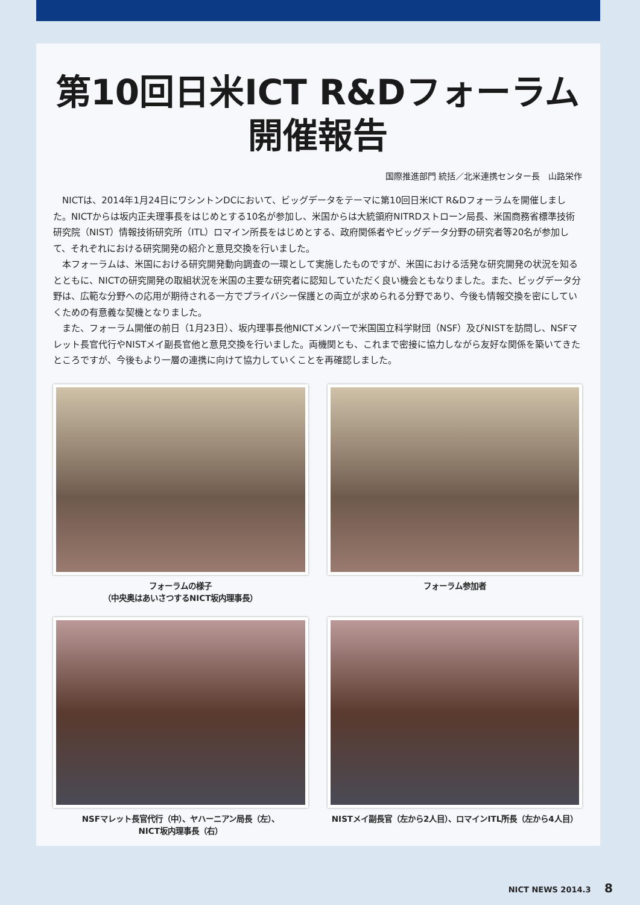第10回日米ICT R&Dフォーラム
開催報告
国際推進部門 統括／北米連携センター長　山路栄作
NICTは、2014年1月24日にワシントンDCにおいて、ビッグデータをテーマに第10回日米ICT R&Dフォーラムを開催しました。NICTからは坂内正夫理事長をはじめとする10名が参加し、米国からは大統領府NITRDストローン局長、米国商務省標準技術研究院（NIST）情報技術研究所（ITL）ロマイン所長をはじめとする、政府関係者やビッグデータ分野の研究者等20名が参加して、それぞれにおける研究開発の紹介と意見交換を行いました。
本フォーラムは、米国における研究開発動向調査の一環として実施したものですが、米国における活発な研究開発の状況を知るとともに、NICTの研究開発の取組状況を米国の主要な研究者に認知していただく良い機会ともなりました。また、ビッグデータ分野は、広範な分野への応用が期待される一方でプライバシー保護との両立が求められる分野であり、今後も情報交換を密にしていくための有意義な契機となりました。
また、フォーラム開催の前日（1月23日）、坂内理事長他NICTメンバーで米国国立科学財団（NSF）及びNISTを訪問し、NSFマレット長官代行やNISTメイ副長官他と意見交換を行いました。両機関とも、これまで密接に協力しながら友好な関係を築いてきたところですが、今後もより一層の連携に向けて協力していくことを再確認しました。
フォーラムの様子
（中央奥はあいさつするNICT坂内理事長）
フォーラム参加者
NSFマレット長官代行（中）、ヤハーニアン局長（左）、
NICT坂内理事長（右）
NISTメイ副長官（左から2人目）、ロマインITL所長（左から4人目）
NICT NEWS 2014.3 8